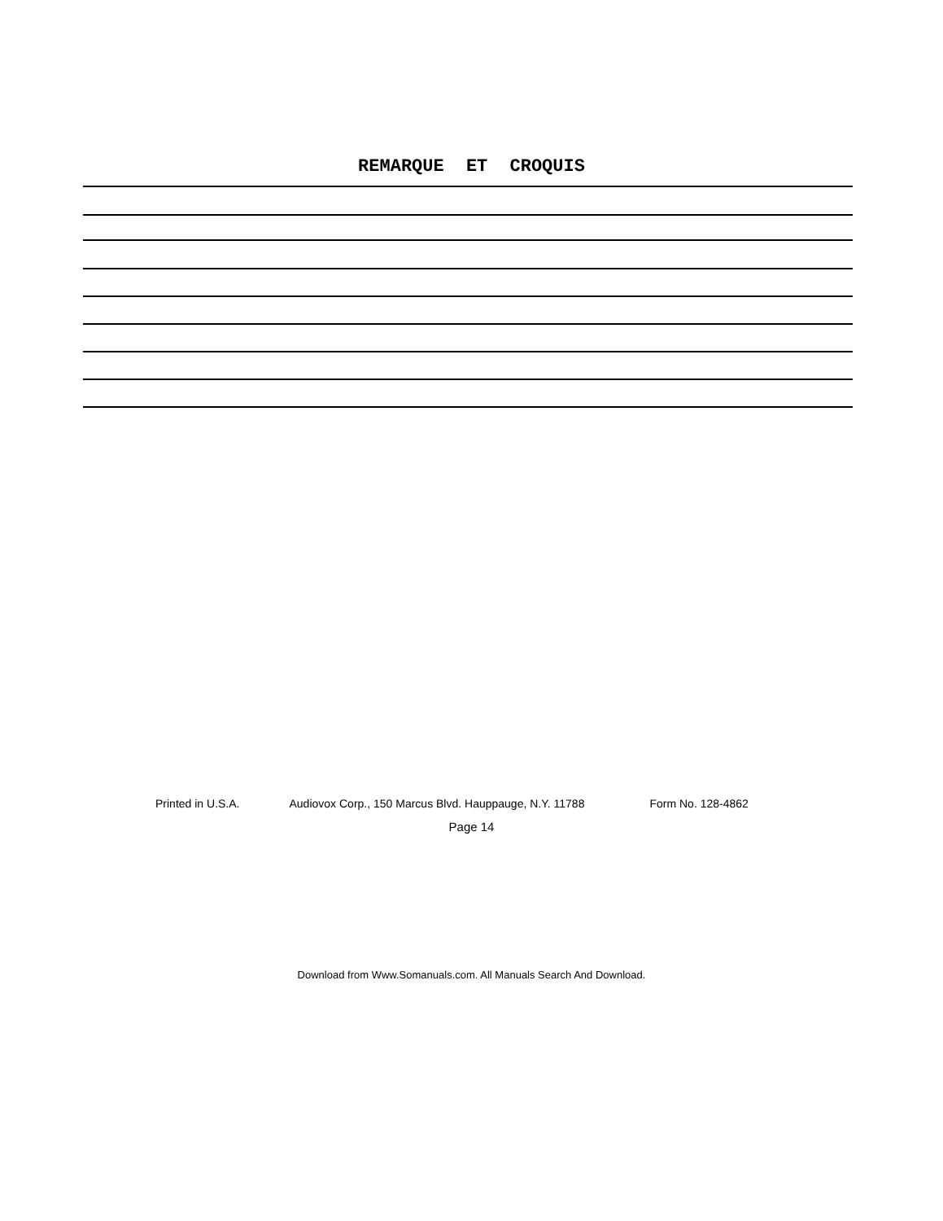REMARQUE ET CROQUIS
Printed in U.S.A. Audiovox Corp., 150 Marcus Blvd. Hauppauge, N.Y. 11788 Form No. 128-4862
Page 14
Download from Www.Somanuals.com. All Manuals Search And Download.